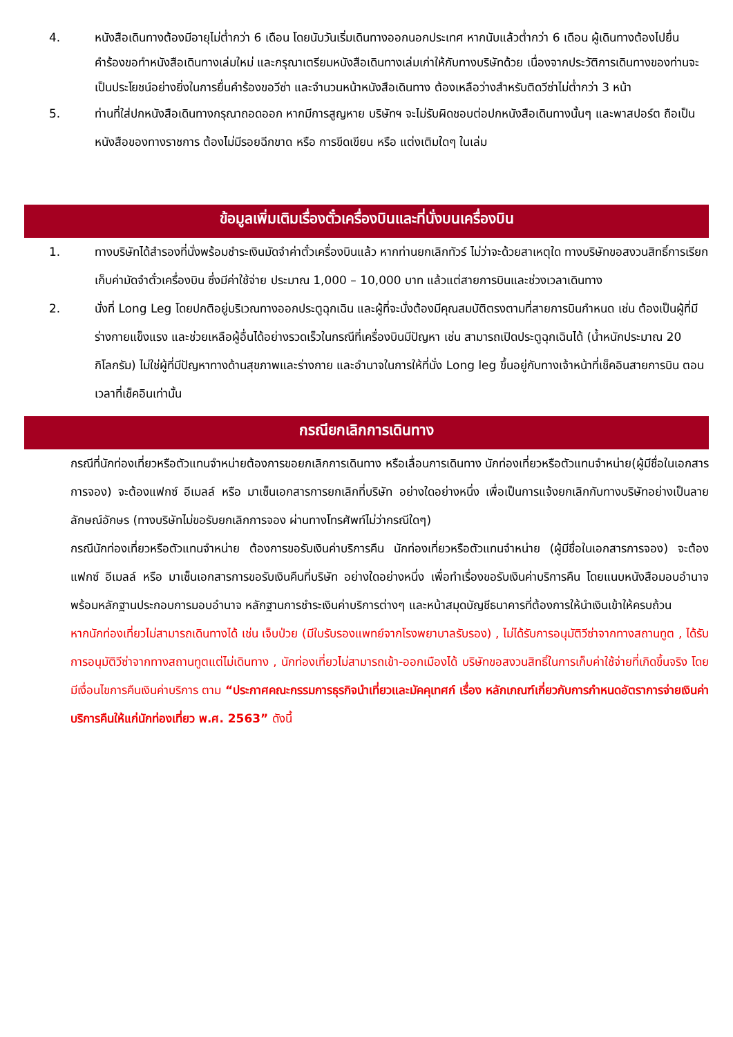4. หนังสือเดินทางต้องมีอายุไม่ต่ำกว่า 6 เดือน โดยนับวันเริ่มเดินทางออกนอกประเทศ หากนับแล้วต่ำกว่า 6 เดือน ผู้เดินทางต้องไปยื่นคำร้องขอทำหนังสือเดินทางเล่มใหม่ และกรุณาเตรียมหนังสือเดินทางเล่มเก่าให้กับทางบริษัทด้วย เนื่องจากประวัติการเดินทางของท่านจะเป็นประโยชน์อย่างยิ่งในการยื่นคำร้องขอวีซ่า และจำนวนหน้าหนังสือเดินทาง ต้องเหลือว่างสำหรับติดวีซ่าไม่ต่ำกว่า 3 หน้า
5. ท่านที่ใส่ปกหนังสือเดินทางกรุณาถอดออก หากมีการสูญหาย บริษัทฯ จะไม่รับผิดชอบต่อปกหนังสือเดินทางนั้นๆ และพาสปอร์ต ถือเป็นหนังสือของทางราชการ ต้องไม่มีรอยฉีกขาด หรือ การขีดเขียน หรือ แต่งเติมใดๆ ในเล่ม
ข้อมูลเพิ่มเติมเรื่องตั๋วเครื่องบินและที่นั่งบนเครื่องบิน
1. ทางบริษัทได้สำรองที่นั่งพร้อมชำระเงินมัดจำค่าตั๋วเครื่องบินแล้ว หากท่านยกเลิกทัวร์ ไม่ว่าจะด้วยสาเหตุใด ทางบริษัทขอสงวนสิทธิ์การเรียกเก็บค่ามัดจำตั๋วเครื่องบิน ซึ่งมีค่าใช้จ่าย ประมาณ 1,000 – 10,000 บาท แล้วแต่สายการบินและช่วงเวลาเดินทาง
2. นั่งที่ Long Leg โดยปกติอยู่บริเวณทางออกประตูฉุกเฉิน และผู้ที่จะนั่งต้องมีคุณสมบัติตรงตามที่สายการบินกำหนด เช่น ต้องเป็นผู้ที่มีร่างกายแข็งแรง และช่วยเหลือผู้อื่นได้อย่างรวดเร็วในกรณีที่เครื่องบินมีปัญหา เช่น สามารถเปิดประตูฉุกเฉินได้ (น้ำหนักประมาณ 20 กิโลกรัม) ไม่ใช่ผู้ที่มีปัญหาทางด้านสุขภาพและร่างกาย และอำนาจในการให้ที่นั่ง Long leg ขึ้นอยู่กับทางเจ้าหน้าที่เช็คอินสายการบิน ตอนเวลาที่เช็คอินเท่านั้น
กรณียกเลิกการเดินทาง
กรณีที่นักท่องเที่ยวหรือตัวแทนจำหน่ายต้องการขอยกเลิกการเดินทาง หรือเลื่อนการเดินทาง นักท่องเที่ยวหรือตัวแทนจำหน่าย(ผู้มีชื่อในเอกสารการจอง) จะต้องแฟกซ์ อีเมลล์ หรือ มาเซ็นเอกสารการยกเลิกที่บริษัท อย่างใดอย่างหนึ่ง เพื่อเป็นการแจ้งยกเลิกกับทางบริษัทอย่างเป็นลายลักษณ์อักษร (ทางบริษัทไม่ขอรับยกเลิกการจอง ผ่านทางโทรศัพท์ไม่ว่ากรณีใดๆ)
กรณีนักท่องเที่ยวหรือตัวแทนจำหน่าย ต้องการขอรับเงินค่าบริการคืน นักท่องเที่ยวหรือตัวแทนจำหน่าย (ผู้มีชื่อในเอกสารการจอง) จะต้องแฟกซ์ อีเมลล์ หรือ มาเซ็นเอกสารการขอรับเงินคืนที่บริษัท อย่างใดอย่างหนึ่ง เพื่อทำเรื่องขอรับเงินค่าบริการคืน โดยแนบหนังสือมอบอำนาจพร้อมหลักฐานประกอบการมอบอำนาจ หลักฐานการชำระเงินค่าบริการต่างๆ และหน้าสมุดบัญชีธนาคารที่ต้องการให้นำเงินเข้าให้ครบถ้วน
หากนักท่องเที่ยวไม่สามารถเดินทางได้ เช่น เจ็บป่วย (มีใบรับรองแพทย์จากโรงพยาบาลรับรอง) , ไม่ได้รับการอนุมัติวีซ่าจากทางสถานทูต , ได้รับการอนุมัติวีซ่าจากทางสถานทูตแต่ไม่เดินทาง , นักท่องเที่ยวไม่สามารถเข้า-ออกเมืองได้ บริษัทขอสงวนสิทธิ์ในการเก็บค่าใช้จ่ายที่เกิดขึ้นจริง โดยมีเงื่อนไขการคืนเงินค่าบริการ ตาม “ประกาศคณะกรรมการธุรกิจนำเที่ยวและมัคคุเทศก์ เรื่อง หลักเกณฑ์เกี่ยวกับการกำหนดอัตราการจ่ายเงินค่าบริการคืนให้แก่นักท่องเที่ยว พ.ศ. 2563” ดังนี้